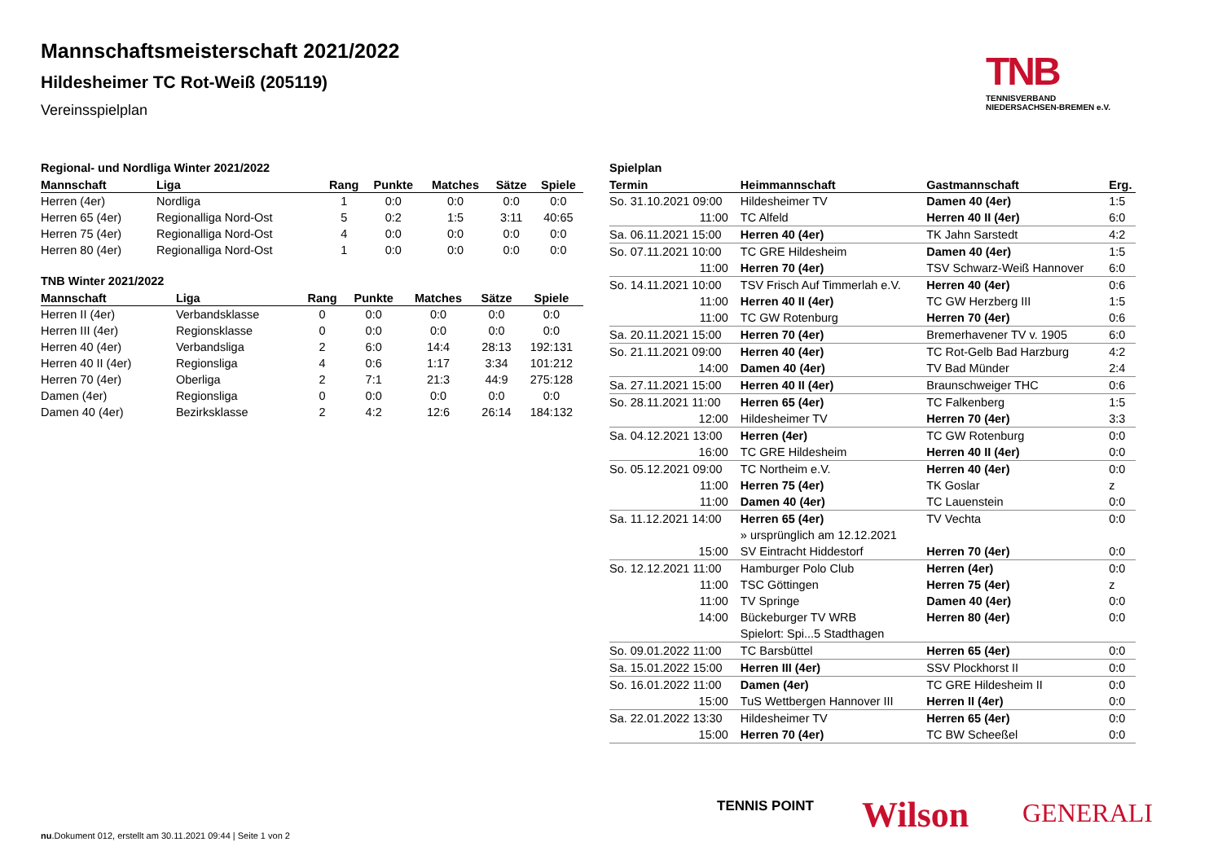Mannschaftsmeisterschaft 2021/2022
Hildesheimer TC Rot-Weiß (205119)
Vereinsspielplan
TNB
TENNISVERBAND
NIEDERSACHSEN-BREMEN e.V.
Regional- und Nordliga Winter 2021/2022
| Mannschaft | Liga | Rang | Punkte | Matches | Sätze | Spiele |
| --- | --- | --- | --- | --- | --- | --- |
| Herren (4er) | Nordliga | 1 | 0:0 | 0:0 | 0:0 | 0:0 |
| Herren 65 (4er) | Regionalliga Nord-Ost | 5 | 0:2 | 1:5 | 3:11 | 40:65 |
| Herren 75 (4er) | Regionalliga Nord-Ost | 4 | 0:0 | 0:0 | 0:0 | 0:0 |
| Herren 80 (4er) | Regionalliga Nord-Ost | 1 | 0:0 | 0:0 | 0:0 | 0:0 |
TNB Winter 2021/2022
| Mannschaft | Liga | Rang | Punkte | Matches | Sätze | Spiele |
| --- | --- | --- | --- | --- | --- | --- |
| Herren II (4er) | Verbandsklasse | 0 | 0:0 | 0:0 | 0:0 | 0:0 |
| Herren III (4er) | Regionsklasse | 0 | 0:0 | 0:0 | 0:0 | 0:0 |
| Herren 40 (4er) | Verbandsliga | 2 | 6:0 | 14:4 | 28:13 | 192:131 |
| Herren 40 II (4er) | Regionsliga | 4 | 0:6 | 1:17 | 3:34 | 101:212 |
| Herren 70 (4er) | Oberliga | 2 | 7:1 | 21:3 | 44:9 | 275:128 |
| Damen (4er) | Regionsliga | 0 | 0:0 | 0:0 | 0:0 | 0:0 |
| Damen 40 (4er) | Bezirksklasse | 2 | 4:2 | 12:6 | 26:14 | 184:132 |
Spielplan
| Termin | Heimmannschaft | Gastmannschaft | Erg. |
| --- | --- | --- | --- |
| So. 31.10.2021 09:00 | Hildesheimer TV | Damen 40 (4er) | 1:5 |
| 11:00 | TC Alfeld | Herren 40 II (4er) | 6:0 |
| Sa. 06.11.2021 15:00 | Herren 40 (4er) | TK Jahn Sarstedt | 4:2 |
| So. 07.11.2021 10:00 | TC GRE Hildesheim | Damen 40 (4er) | 1:5 |
| 11:00 | Herren 70 (4er) | TSV Schwarz-Weiß Hannover | 6:0 |
| So. 14.11.2021 10:00 | TSV Frisch Auf Timmerlah e.V. | Herren 40 (4er) | 0:6 |
| 11:00 | Herren 40 II (4er) | TC GW Herzberg III | 1:5 |
| 11:00 | TC GW Rotenburg | Herren 70 (4er) | 0:6 |
| Sa. 20.11.2021 15:00 | Herren 70 (4er) | Bremerhavener TV v. 1905 | 6:0 |
| So. 21.11.2021 09:00 | Herren 40 (4er) | TC Rot-Gelb Bad Harzburg | 4:2 |
| 14:00 | Damen 40 (4er) | TV Bad Münder | 2:4 |
| Sa. 27.11.2021 15:00 | Herren 40 II (4er) | Braunschweiger THC | 0:6 |
| So. 28.11.2021 11:00 | Herren 65 (4er) | TC Falkenberg | 1:5 |
| 12:00 | Hildesheimer TV | Herren 70 (4er) | 3:3 |
| Sa. 04.12.2021 13:00 | Herren (4er) | TC GW Rotenburg | 0:0 |
| 16:00 | TC GRE Hildesheim | Herren 40 II (4er) | 0:0 |
| So. 05.12.2021 09:00 | TC Northeim e.V. | Herren 40 (4er) | 0:0 |
| 11:00 | Herren 75 (4er) | TK Goslar | z |
| 11:00 | Damen 40 (4er) | TC Lauenstein | 0:0 |
| Sa. 11.12.2021 14:00 | Herren 65 (4er) | TV Vechta | 0:0 |
| | » ursprünglich am 12.12.2021 | | |
| 15:00 | SV Eintracht Hiddestorf | Herren 70 (4er) | 0:0 |
| So. 12.12.2021 11:00 | Hamburger Polo Club | Herren (4er) | 0:0 |
| 11:00 | TSC Göttingen | Herren 75 (4er) | z |
| 11:00 | TV Springe | Damen 40 (4er) | 0:0 |
| 14:00 | Bückeburger TV WRB | Herren 80 (4er) | 0:0 |
| | Spielort: Spi...5 Stadthagen | | |
| So. 09.01.2022 11:00 | TC Barsbüttel | Herren 65 (4er) | 0:0 |
| Sa. 15.01.2022 15:00 | Herren III (4er) | SSV Plockhorst II | 0:0 |
| So. 16.01.2022 11:00 | Damen (4er) | TC GRE Hildesheim II | 0:0 |
| 15:00 | TuS Wettbergen Hannover III | Herren II (4er) | 0:0 |
| Sa. 22.01.2022 13:30 | Hildesheimer TV | Herren 65 (4er) | 0:0 |
| 15:00 | Herren 70 (4er) | TC BW Scheeßel | 0:0 |
TENNIS POINT Wilson GENERALI
nu.Dokument 012, erstellt am 30.11.2021 09:44 | Seite 1 von 2